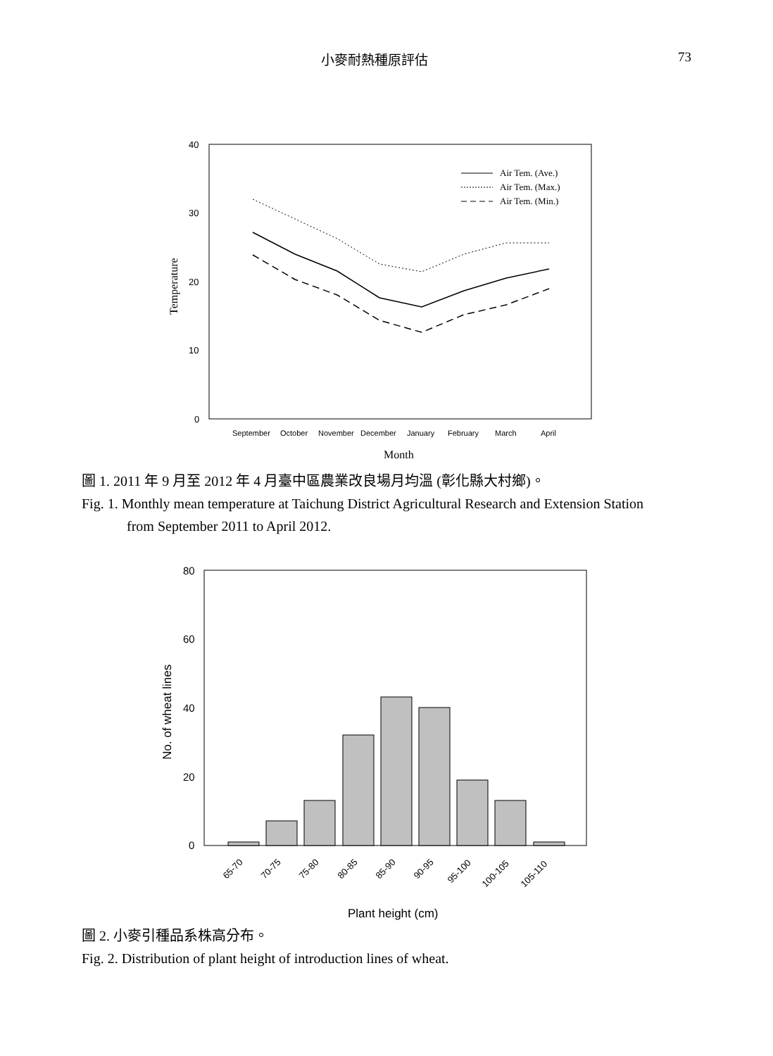小麥耐熱種原評估 73
40
30
20
10
0
September
October
November
December
January
February
March
April
Month
Temperature
Air Tem. (Ave.)
Air Tem. (Max.)
Air Tem. (Min.)
圖 1. 2011 年 9 月至 2012 年 4 月臺中區農業改良場月均溫 (彰化縣大村鄉)。
Fig. 1. Monthly mean temperature at Taichung District Agricultural Research and Extension Station
from September 2011 to April 2012.
80
60
40
20
0
65-70
70-75
75-80
80-85
85-90
90-95
95-100
100-105
105-110
Plant height (cm)
No. of wheat lines
圖 2. 小麥引種品系株高分布。
Fig. 2. Distribution of plant height of introduction lines of wheat.